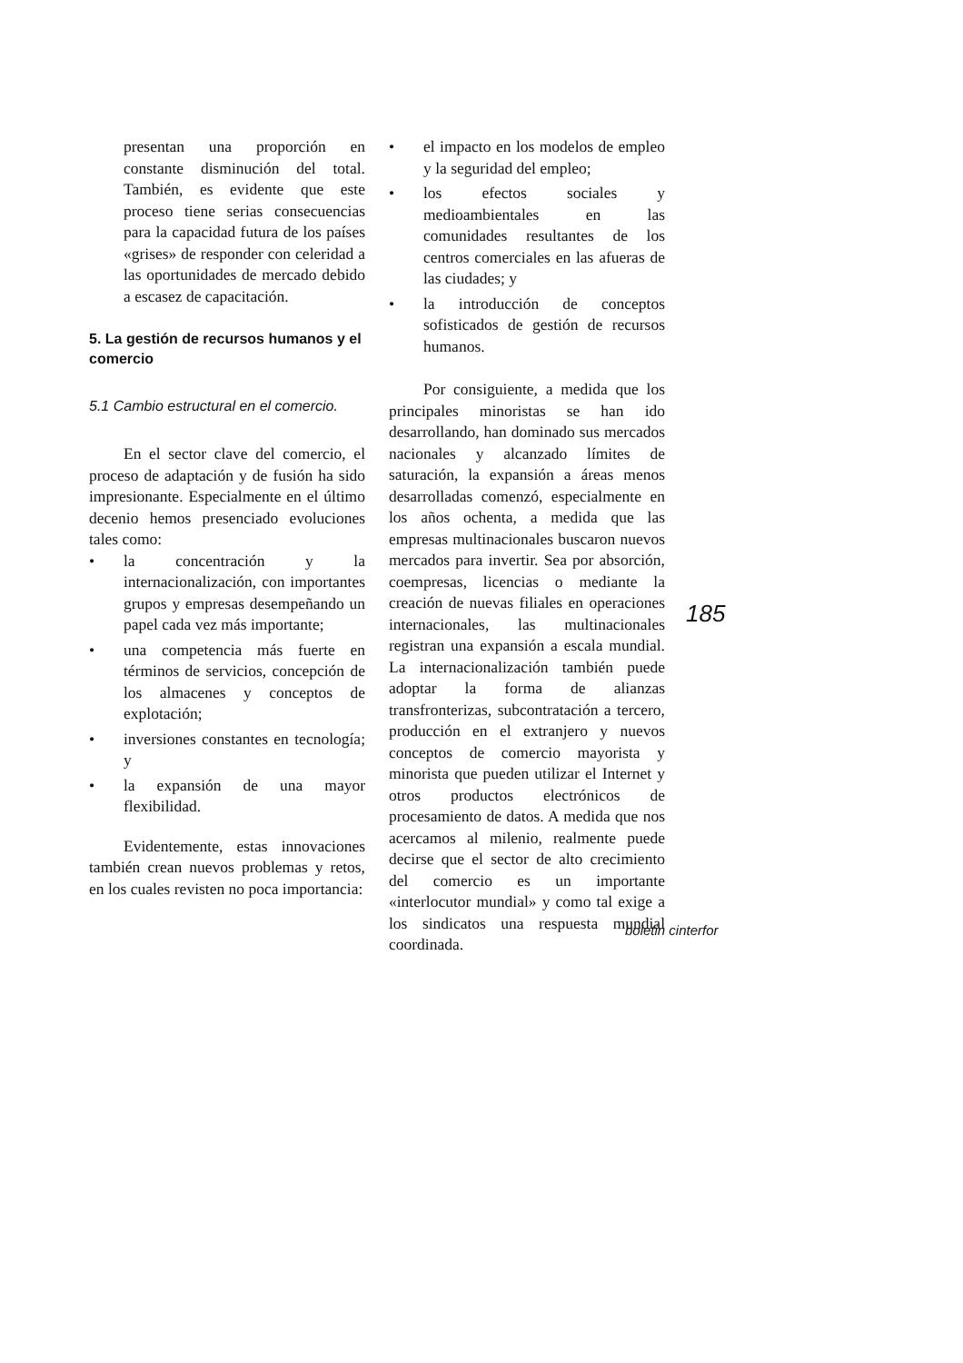presentan una proporción en constante disminución del total. También, es evidente que este proceso tiene serias consecuencias para la capacidad futura de los países «grises» de responder con celeridad a las oportunidades de mercado debido a escasez de capacitación.
5. La gestión de recursos humanos y el comercio
5.1 Cambio estructural en el comercio.
En el sector clave del comercio, el proceso de adaptación y de fusión ha sido impresionante. Especialmente en el último decenio hemos presenciado evoluciones tales como:
• la concentración y la internacionalización, con importantes grupos y empresas desempeñando un papel cada vez más importante;
• una competencia más fuerte en términos de servicios, concepción de los almacenes y conceptos de explotación;
• inversiones constantes en tecnología; y
• la expansión de una mayor flexibilidad.
Evidentemente, estas innovaciones también crean nuevos problemas y retos, en los cuales revisten no poca importancia:
• el impacto en los modelos de empleo y la seguridad del empleo;
• los efectos sociales y medioambientales en las comunidades resultantes de los centros comerciales en las afueras de las ciudades; y
• la introducción de conceptos sofisticados de gestión de recursos humanos.
Por consiguiente, a medida que los principales minoristas se han ido desarrollando, han dominado sus mercados nacionales y alcanzado límites de saturación, la expansión a áreas menos desarrolladas comenzó, especialmente en los años ochenta, a medida que las empresas multinacionales buscaron nuevos mercados para invertir. Sea por absorción, coempresas, licencias o mediante la creación de nuevas filiales en operaciones internacionales, las multinacionales registran una expansión a escala mundial. La internacionalización también puede adoptar la forma de alianzas transfronterizas, subcontratación a tercero, producción en el extranjero y nuevos conceptos de comercio mayorista y minorista que pueden utilizar el Internet y otros productos electrónicos de procesamiento de datos. A medida que nos acercamos al milenio, realmente puede decirse que el sector de alto crecimiento del comercio es un importante «interlocutor mundial» y como tal exige a los sindicatos una respuesta mundial coordinada.
185
boletin cinterfor